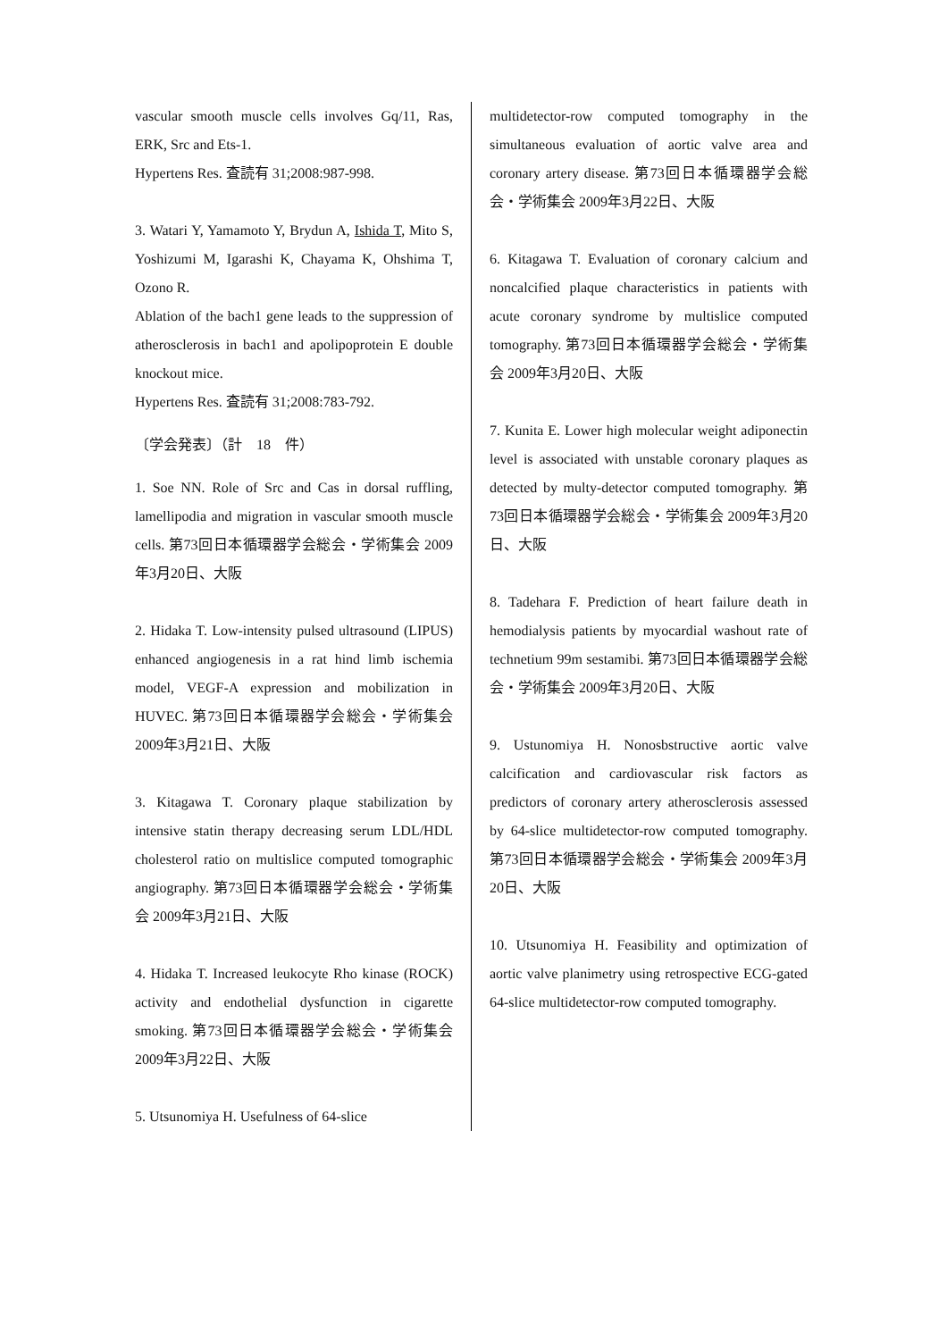vascular smooth muscle cells involves Gq/11, Ras, ERK, Src and Ets-1.
Hypertens Res. 査読有 31;2008:987-998.
3. Watari Y, Yamamoto Y, Brydun A, Ishida T, Mito S, Yoshizumi M, Igarashi K, Chayama K, Ohshima T, Ozono R.
Ablation of the bach1 gene leads to the suppression of atherosclerosis in bach1 and apolipoprotein E double knockout mice.
Hypertens Res. 査読有 31;2008:783-792.
〔学会発表〕（計　18　件）
1. Soe NN. Role of Src and Cas in dorsal ruffling, lamellipodia and migration in vascular smooth muscle cells. 第73回日本循環器学会総会・学術集会 2009年3月20日、大阪
2. Hidaka T. Low-intensity pulsed ultrasound (LIPUS) enhanced angiogenesis in a rat hind limb ischemia model, VEGF-A expression and mobilization in HUVEC. 第73回日本循環器学会総会・学術集会 2009年3月21日、大阪
3. Kitagawa T. Coronary plaque stabilization by intensive statin therapy decreasing serum LDL/HDL cholesterol ratio on multislice computed tomographic angiography. 第73回日本循環器学会総会・学術集会 2009年3月21日、大阪
4. Hidaka T. Increased leukocyte Rho kinase (ROCK) activity and endothelial dysfunction in cigarette smoking. 第73回日本循環器学会総会・学術集会 2009年3月22日、大阪
5. Utsunomiya H. Usefulness of 64-slice
multidetector-row computed tomography in the simultaneous evaluation of aortic valve area and coronary artery disease. 第73回日本循環器学会総会・学術集会 2009年3月22日、大阪
6. Kitagawa T. Evaluation of coronary calcium and noncalcified plaque characteristics in patients with acute coronary syndrome by multislice computed tomography. 第73回日本循環器学会総会・学術集会 2009年3月20日、大阪
7. Kunita E. Lower high molecular weight adiponectin level is associated with unstable coronary plaques as detected by multy-detector computed tomography. 第73回日本循環器学会総会・学術集会 2009年3月20日、大阪
8. Tadehara F. Prediction of heart failure death in hemodialysis patients by myocardial washout rate of technetium 99m sestamibi. 第73回日本循環器学会総会・学術集会 2009年3月20日、大阪
9. Ustunomiya H. Nonosbstructive aortic valve calcification and cardiovascular risk factors as predictors of coronary artery atherosclerosis assessed by 64-slice multidetector-row computed tomography. 第73回日本循環器学会総会・学術集会 2009年3月20日、大阪
10. Utsunomiya H. Feasibility and optimization of aortic valve planimetry using retrospective ECG-gated 64-slice multidetector-row computed tomography.